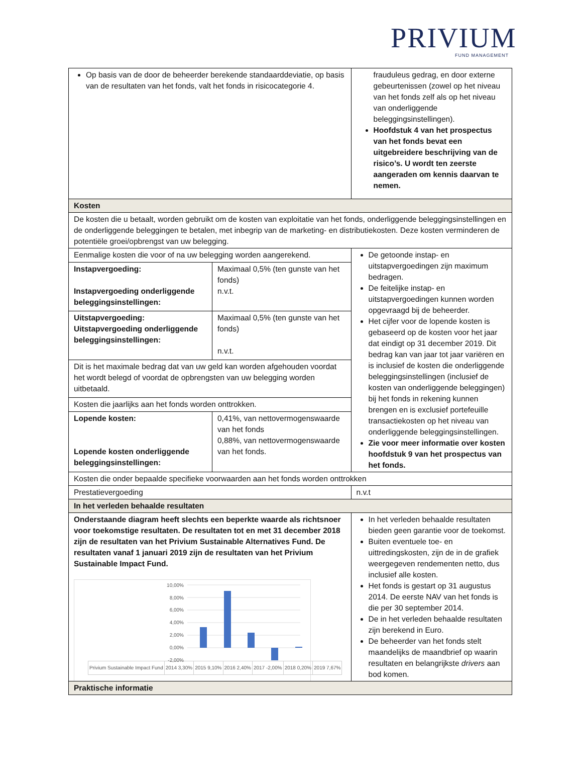PRIVIUM
FUND MANAGEMENT
| Op basis van de door de beheerder berekende standaarddeviatie, op basis van de resultaten van het fonds, valt het fonds in risicocategorie 4. | | frauduleus gedrag, en door externe gebeurtenissen (zowel op het niveau van het fonds zelf als op het niveau van onderliggende beleggingsinstellingen). Hoofdstuk 4 van het prospectus van het fonds bevat een uitgebreidere beschrijving van de risico’s. U wordt ten zeerste aangeraden om kennis daarvan te nemen. |
| Kosten | | |
| De kosten die u betaalt, worden gebruikt om de kosten van exploitatie van het fonds, onderliggende beleggingsinstellingen en de onderliggende beleggingen te betalen, met inbegrip van de marketing- en distributiekosten. Deze kosten verminderen de potentiële groei/opbrengst van uw belegging. | | |
| Eenmalige kosten die voor of na uw belegging worden aangerekend. | | De getoonde instap- en uitstapvergoedingen zijn maximum bedragen. De feitelijke instap- en uitstapvergoedingen kunnen worden opgevraagd bij de beheerder. Het cijfer voor de lopende kosten is gebaseerd op de kosten voor het jaar dat eindigt op 31 december 2019. Dit bedrag kan van jaar tot jaar variëren en is inclusief de kosten die onderliggende beleggingsinstellingen (inclusief de kosten van onderliggende beleggingen) bij het fonds in rekening kunnen brengen en is exclusief portefeuille transactiekosten op het niveau van onderliggende beleggingsinstellingen. Zie voor meer informatie over kosten hoofdstuk 9 van het prospectus van het fonds. |
| Instapvergoeding: Instapvergoeding onderliggende beleggingsinstellingen: | Maximaal 0,5% (ten gunste van het fonds) n.v.t. | |
| Uitstapvergoeding: Uitstapvergoeding onderliggende beleggingsinstellingen: | Maximaal 0,5% (ten gunste van het fonds) n.v.t. | |
| Dit is het maximale bedrag dat van uw geld kan worden afgehouden voordat het wordt belegd of voordat de opbrengsten van uw belegging worden uitbetaald. | | |
| Kosten die jaarlijks aan het fonds worden onttrokken. | | |
| Lopende kosten: Lopende kosten onderliggende beleggingsinstellingen: | 0,41%, van nettovermogenswaarde van het fonds 0,88%, van nettovermogenswaarde van het fonds. | |
| Kosten die onder bepaalde specifieke voorwaarden aan het fonds worden onttrokken | | |
| Prestatievergoeding | | n.v.t |
| In het verleden behaalde resultaten | | |
| Onderstaande diagram heeft slechts een beperkte waarde als richtsnoer voor toekomstige resultaten. De resultaten tot en met 31 december 2018 zijn de resultaten van het Privium Sustainable Alternatives Fund. De resultaten vanaf 1 januari 2019 zijn de resultaten van het Privium Sustainable Impact Fund. 10,00% 8,00% 6,00% 4,00% 2,00% 0,00% -2,00% / Privium Sustainable Impact Fund / 2014 3,30% / 2015 9,10% / 2016 2,40% / 2017 -2,00% / 2018 0,20% / 2019 7,67% / | | In het verleden behaalde resultaten bieden geen garantie voor de toekomst. Buiten eventuele toe- en uittredingskosten, zijn de in de grafiek weergegeven rendementen netto, dus inclusief alle kosten. Het fonds is gestart op 31 augustus 2014. De eerste NAV van het fonds is die per 30 september 2014. De in het verleden behaalde resultaten zijn berekend in Euro. De beheerder van het fonds stelt maandelijks de maandbrief op waarin resultaten en belangrijkste drivers aan bod komen. |
| Praktische informatie | | |